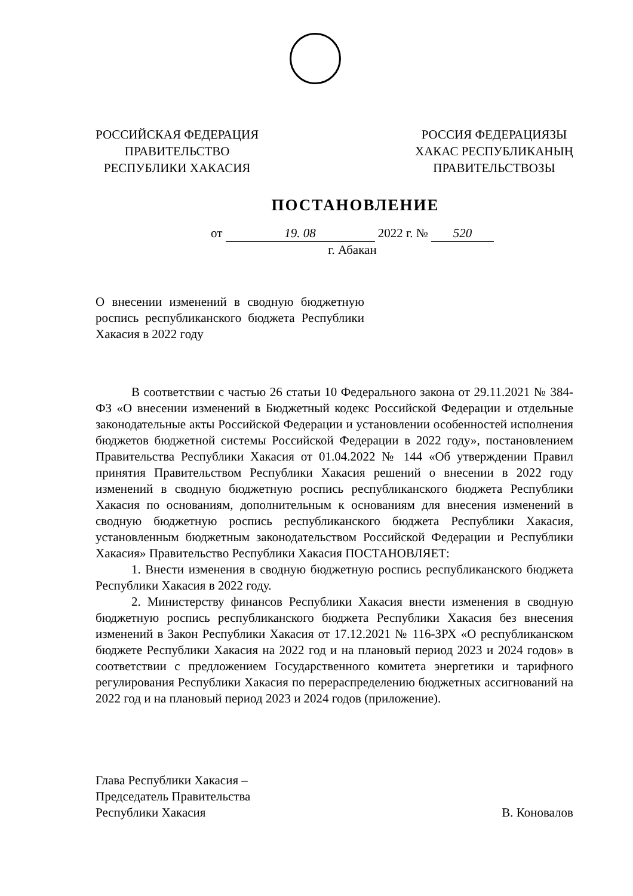РОССИЙСКАЯ ФЕДЕРАЦИЯ
ПРАВИТЕЛЬСТВО
РЕСПУБЛИКИ ХАКАСИЯ
РОССИЯ ФЕДЕРАЦИЯЗЫ
ХАКАС РЕСПУБЛИКАНЫҢ
ПРАВИТЕЛЬСТВОЗЫ
ПОСТАНОВЛЕНИЕ
от 19. 08 2022 г. № 520
г. Абакан
О внесении изменений в сводную бюджетную роспись республиканского бюджета Республики Хакасия в 2022 году
В соответствии с частью 26 статьи 10 Федерального закона от 29.11.2021 № 384-ФЗ «О внесении изменений в Бюджетный кодекс Российской Федерации и отдельные законодательные акты Российской Федерации и установлении особенностей исполнения бюджетов бюджетной системы Российской Федерации в 2022 году», постановлением Правительства Республики Хакасия от 01.04.2022 № 144 «Об утверждении Правил принятия Правительством Республики Хакасия решений о внесении в 2022 году изменений в сводную бюджетную роспись республиканского бюджета Республики Хакасия по основаниям, дополнительным к основаниям для внесения изменений в сводную бюджетную роспись республиканского бюджета Республики Хакасия, установленным бюджетным законодательством Российской Федерации и Республики Хакасия» Правительство Республики Хакасия ПОСТАНОВЛЯЕТ:
1. Внести изменения в сводную бюджетную роспись республиканского бюджета Республики Хакасия в 2022 году.
2. Министерству финансов Республики Хакасия внести изменения в сводную бюджетную роспись республиканского бюджета Республики Хакасия без внесения изменений в Закон Республики Хакасия от 17.12.2021 № 116-ЗРХ «О республиканском бюджете Республики Хакасия на 2022 год и на плановый период 2023 и 2024 годов» в соответствии с предложением Государственного комитета энергетики и тарифного регулирования Республики Хакасия по перераспределению бюджетных ассигнований на 2022 год и на плановый период 2023 и 2024 годов (приложение).
Глава Республики Хакасия –
Председатель Правительства
Республики Хакасия
В. Коновалов